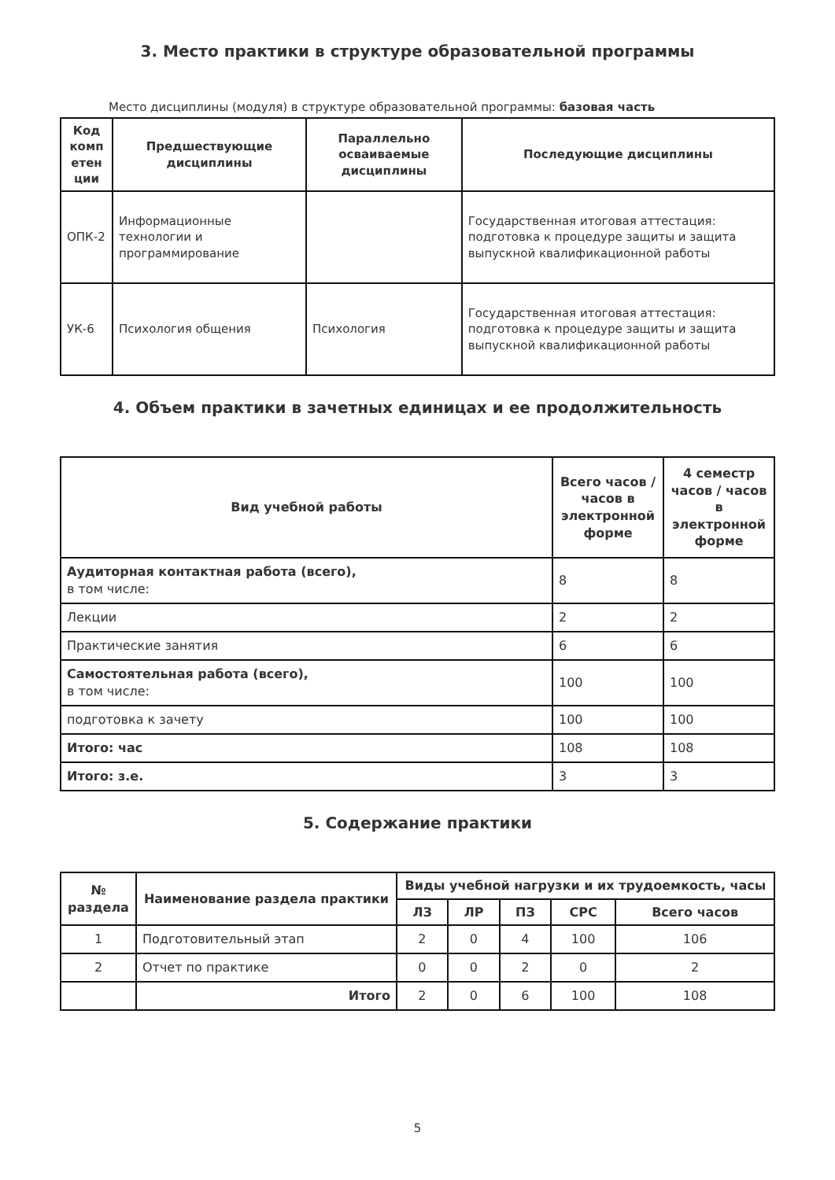3. Место практики в структуре образовательной программы
Место дисциплины (модуля) в структуре образовательной программы: базовая часть
| Код комп етен ции | Предшествующие дисциплины | Параллельно осваиваемые дисциплины | Последующие дисциплины |
| --- | --- | --- | --- |
| ОПК-2 | Информационные технологии и программирование | | Государственная итоговая аттестация: подготовка к процедуре защиты и защита выпускной квалификационной работы |
| УК-6 | Психология общения | Психология | Государственная итоговая аттестация: подготовка к процедуре защиты и защита выпускной квалификационной работы |
4. Объем практики в зачетных единицах и ее продолжительность
| Вид учебной работы | Всего часов / часов в электронной форме | 4 семестр часов / часов в электронной форме |
| --- | --- | --- |
| Аудиторная контактная работа (всего), в том числе: | 8 | 8 |
| Лекции | 2 | 2 |
| Практические занятия | 6 | 6 |
| Самостоятельная работа (всего), в том числе: | 100 | 100 |
| подготовка к зачету | 100 | 100 |
| Итого: час | 108 | 108 |
| Итого: з.е. | 3 | 3 |
5. Содержание практики
| № раздела | Наименование раздела практики | Виды учебной нагрузки и их трудоемкость, часы | | | | |
| --- | --- | --- | --- | --- | --- | --- |
| | | ЛЗ | ЛР | ПЗ | СРС | Всего часов |
| 1 | Подготовительный этап | 2 | 0 | 4 | 100 | 106 |
| 2 | Отчет по практике | 0 | 0 | 2 | 0 | 2 |
| | Итого | 2 | 0 | 6 | 100 | 108 |
5